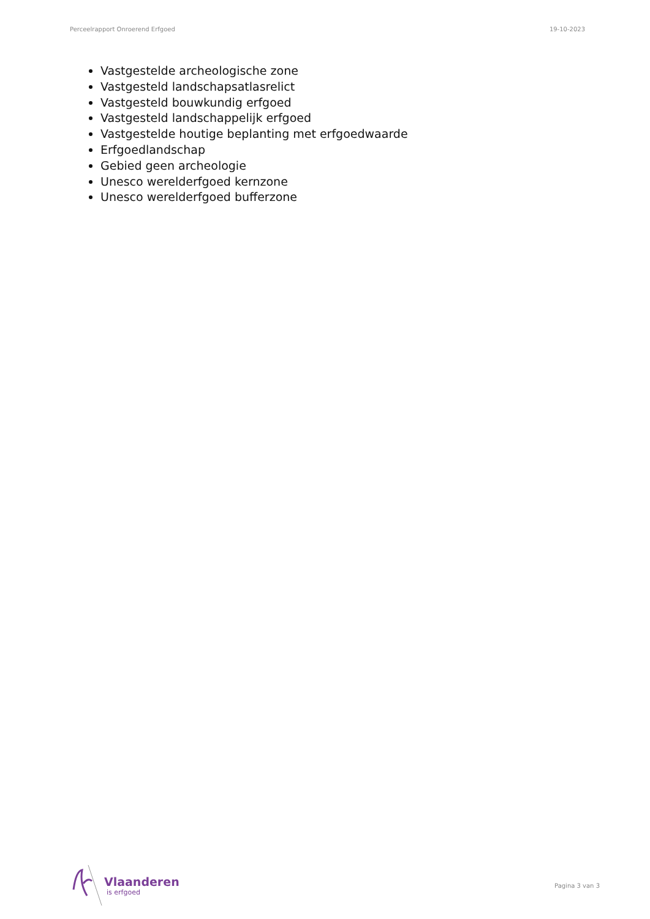Perceelrapport Onroerend Erfgoed 19-10-2023
Vastgestelde archeologische zone
Vastgesteld landschapsatlasrelict
Vastgesteld bouwkundig erfgoed
Vastgesteld landschappelijk erfgoed
Vastgestelde houtige beplanting met erfgoedwaarde
Erfgoedlandschap
Gebied geen archeologie
Unesco werelderfgoed kernzone
Unesco werelderfgoed bufferzone
Vlaanderen
is erfgoed
Pagina 3 van 3